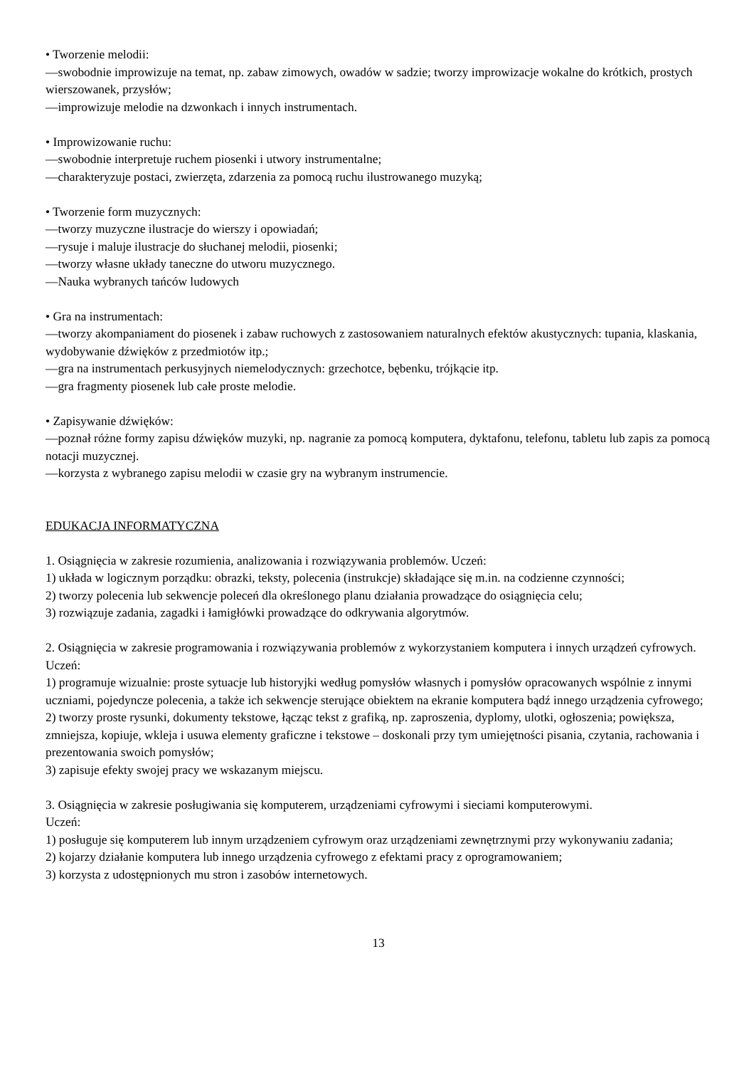• Tworzenie melodii:
—swobodnie improwizuje na temat, np. zabaw zimowych, owadów w sadzie; tworzy improwizacje wokalne do krótkich, prostych wierszowanek, przysłów;
—improwizuje melodie na dzwonkach i innych instrumentach.
• Improwizowanie ruchu:
—swobodnie interpretuje ruchem piosenki i utwory instrumentalne;
—charakteryzuje postaci, zwierzęta, zdarzenia za pomocą ruchu ilustrowanego muzyką;
• Tworzenie form muzycznych:
—tworzy muzyczne ilustracje do wierszy i opowiadań;
—rysuje i maluje ilustracje do słuchanej melodii, piosenki;
—tworzy własne układy taneczne do utworu muzycznego.
—Nauka wybranych tańców ludowych
• Gra na instrumentach:
—tworzy akompaniament do piosenek i zabaw ruchowych z zastosowaniem naturalnych efektów akustycznych: tupania, klaskania, wydobywanie dźwięków z przedmiotów itp.;
—gra na instrumentach perkusyjnych niemelodycznych: grzechotce, bębenku, trójkącie itp.
—gra fragmenty piosenek lub całe proste melodie.
• Zapisywanie dźwięków:
—poznał różne formy zapisu dźwięków muzyki, np. nagranie za pomocą komputera, dyktafonu, telefonu, tabletu lub zapis za pomocą notacji muzycznej.
—korzysta z wybranego zapisu melodii w czasie gry na wybranym instrumencie.
EDUKACJA INFORMATYCZNA
1. Osiągnięcia w zakresie rozumienia, analizowania i rozwiązywania problemów. Uczeń:
1) układa w logicznym porządku: obrazki, teksty, polecenia (instrukcje) składające się m.in. na codzienne czynności;
2) tworzy polecenia lub sekwencje poleceń dla określonego planu działania prowadzące do osiągnięcia celu;
3) rozwiązuje zadania, zagadki i łamigłówki prowadzące do odkrywania algorytmów.
2. Osiągnięcia w zakresie programowania i rozwiązywania problemów z wykorzystaniem komputera i innych urządzeń cyfrowych. Uczeń:
1) programuje wizualnie: proste sytuacje lub historyjki według pomysłów własnych i pomysłów opracowanych wspólnie z innymi uczniami, pojedyncze polecenia, a także ich sekwencje sterujące obiektem na ekranie komputera bądź innego urządzenia cyfrowego;
2) tworzy proste rysunki, dokumenty tekstowe, łącząc tekst z grafiką, np. zaproszenia, dyplomy, ulotki, ogłoszenia; powiększa, zmniejsza, kopiuje, wkleja i usuwa elementy graficzne i tekstowe – doskonali przy tym umiejętności pisania, czytania, rachowania i prezentowania swoich pomysłów;
3) zapisuje efekty swojej pracy we wskazanym miejscu.
3. Osiągnięcia w zakresie posługiwania się komputerem, urządzeniami cyfrowymi i sieciami komputerowymi.
Uczeń:
1) posługuje się komputerem lub innym urządzeniem cyfrowym oraz urządzeniami zewnętrznymi przy wykonywaniu zadania;
2) kojarzy działanie komputera lub innego urządzenia cyfrowego z efektami pracy z oprogramowaniem;
3) korzysta z udostępnionych mu stron i zasobów internetowych.
13